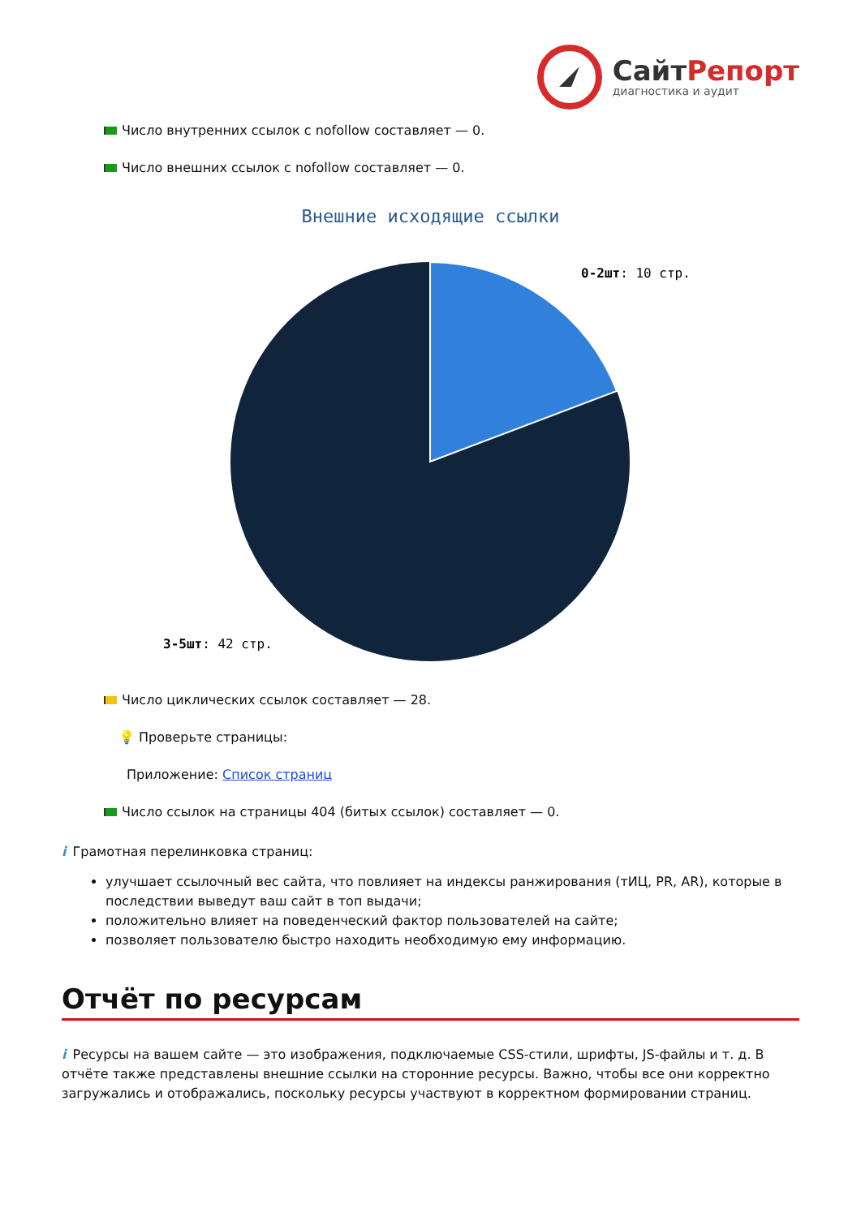СайтРепорт
диагностика и аудит
Число внутренних ссылок с nofollow составляет — 0.
Число внешних ссылок с nofollow составляет — 0.
Внешние исходящие ссылки
0-2шт: 10 стр.
3-5шт: 42 стр.
Число циклических ссылок составляет — 28.
💡 Проверьте страницы:
Приложение: Список страниц
Число ссылок на страницы 404 (битых ссылок) составляет — 0.
i Грамотная перелинковка страниц:
улучшает ссылочный вес сайта, что повлияет на индексы ранжирования (тИЦ, PR, AR), которые в последствии выведут ваш сайт в топ выдачи;
положительно влияет на поведенческий фактор пользователей на сайте;
позволяет пользователю быстро находить необходимую ему информацию.
Отчёт по ресурсам
i Ресурсы на вашем сайте — это изображения, подключаемые CSS-стили, шрифты, JS-файлы и т. д. В отчёте также представлены внешние ссылки на сторонние ресурсы. Важно, чтобы все они корректно загружались и отображались, поскольку ресурсы участвуют в корректном формировании страниц.